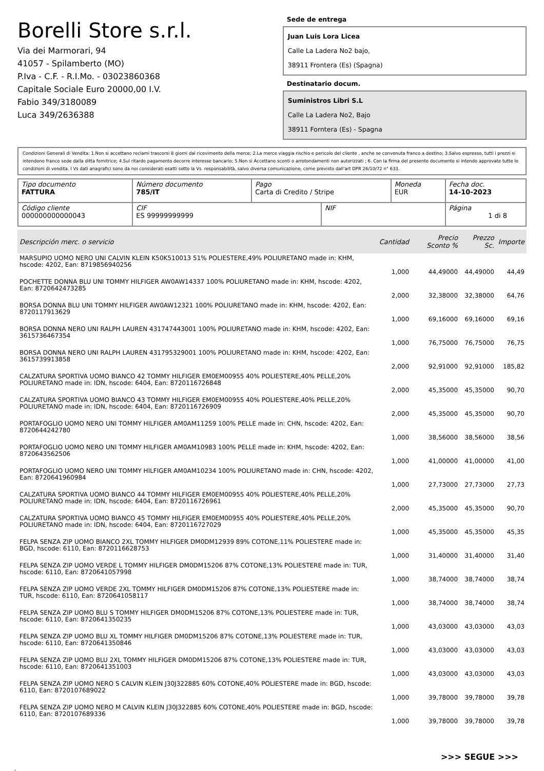Borelli Store s.r.l.
Via dei Marmorari, 94
41057 - Spilamberto (MO)
P.Iva - C.F. - R.I.Mo. - 03023860368
Capitale Sociale Euro 20000,00 I.V.
Fabio 349/3180089
Luca 349/2636388
Sede de entrega
Juan Luis Lora Licea
Calle La Ladera No2 bajo,
38911 Frontera (Es) (Spagna)
Destinatario docum.
Suministros Libri S.L
Calle La Ladera No2, Bajo
38911 Forntera (Es) - Spagna
Condizioni Generali di Vendita: 1.Non si accettano reclami trascorsi 8 giorni dal ricevimento della merce; 2.La merce viaggia rischio e pericolo del cliente , anche se convenuta franco a destino; 3.Salvo espresso, tutti i prezzi si intendono franco sede dalla ditta fornitrice; 4.Sul ritardo pagamento decorre interesse bancario; 5.Non si Accettano sconti o arrotondamenti non autorizzati ; 6. Con la firma del presente documento si intendo approvate tutte le condizioni di vendita. I Vs dati anagrafici sono da noi considerati esatti sotto la Vs. responsabilità, salvo diversa comunicazione, come previsto dall'art DPR 26/10/72 n° 633.
| Tipo documento FATTURA | Número documento 785/IT | Pago Carta di Credito / Stripe | | Moneda EUR | Fecha doc. 14-10-2023 |
| Código cliente 000000000000043 | CIF ES 99999999999 | | NIF | | Página 1 di 8 |
| Descripción merc. o servicio | Cantidad | Precio Sconto % | Prezzo Sc. | Importe |
| --- | --- | --- | --- | --- |
| MARSUPIO UOMO NERO UNI CALVIN KLEIN K50K510013 51% POLIESTERE,49% POLIURETANO made in: KHM, hscode: 4202, Ean: 8719856940256 | 1,000 | 44,49000 | 44,49000 | 44,49 |
| POCHETTE DONNA BLU UNI TOMMY HILFIGER AW0AW14337 100% POLIURETANO made in: KHM, hscode: 4202, Ean: 8720642473285 | 2,000 | 32,38000 | 32,38000 | 64,76 |
| BORSA DONNA BLU UNI TOMMY HILFIGER AW0AW12321 100% POLIURETANO made in: KHM, hscode: 4202, Ean: 8720117913629 | 1,000 | 69,16000 | 69,16000 | 69,16 |
| BORSA DONNA NERO UNI RALPH LAUREN 431747443001 100% POLIURETANO made in: KHM, hscode: 4202, Ean: 3615736467354 | 1,000 | 76,75000 | 76,75000 | 76,75 |
| BORSA DONNA NERO UNI RALPH LAUREN 431795329001 100% POLIURETANO made in: KHM, hscode: 4202, Ean: 3615739913858 | 2,000 | 92,91000 | 92,91000 | 185,82 |
| CALZATURA SPORTIVA UOMO BIANCO 42 TOMMY HILFIGER EM0EM00955 40% POLIESTERE,40% PELLE,20% POLIURETANO made in: IDN, hscode: 6404, Ean: 8720116726848 | 2,000 | 45,35000 | 45,35000 | 90,70 |
| CALZATURA SPORTIVA UOMO BIANCO 43 TOMMY HILFIGER EM0EM00955 40% POLIESTERE,40% PELLE,20% POLIURETANO made in: IDN, hscode: 6404, Ean: 8720116726909 | 2,000 | 45,35000 | 45,35000 | 90,70 |
| PORTAFOGLIO UOMO NERO UNI TOMMY HILFIGER AM0AM11259 100% PELLE made in: CHN, hscode: 4202, Ean: 8720644242780 | 1,000 | 38,56000 | 38,56000 | 38,56 |
| PORTAFOGLIO UOMO NERO UNI TOMMY HILFIGER AM0AM10983 100% PELLE made in: KHM, hscode: 4202, Ean: 8720643562506 | 1,000 | 41,00000 | 41,00000 | 41,00 |
| PORTAFOGLIO UOMO NERO UNI TOMMY HILFIGER AM0AM10234 100% POLIURETANO made in: CHN, hscode: 4202, Ean: 8720641960984 | 1,000 | 27,73000 | 27,73000 | 27,73 |
| CALZATURA SPORTIVA UOMO BIANCO 44 TOMMY HILFIGER EM0EM00955 40% POLIESTERE,40% PELLE,20% POLIURETANO made in: IDN, hscode: 6404, Ean: 8720116726961 | 2,000 | 45,35000 | 45,35000 | 90,70 |
| CALZATURA SPORTIVA UOMO BIANCO 45 TOMMY HILFIGER EM0EM00955 40% POLIESTERE,40% PELLE,20% POLIURETANO made in: IDN, hscode: 6404, Ean: 8720116727029 | 1,000 | 45,35000 | 45,35000 | 45,35 |
| FELPA SENZA ZIP UOMO BIANCO 2XL TOMMY HILFIGER DM0DM12939 89% COTONE,11% POLIESTERE made in: BGD, hscode: 6110, Ean: 8720116628753 | 1,000 | 31,40000 | 31,40000 | 31,40 |
| FELPA SENZA ZIP UOMO VERDE L TOMMY HILFIGER DM0DM15206 87% COTONE,13% POLIESTERE made in: TUR, hscode: 6110, Ean: 8720641057998 | 1,000 | 38,74000 | 38,74000 | 38,74 |
| FELPA SENZA ZIP UOMO VERDE 2XL TOMMY HILFIGER DM0DM15206 87% COTONE,13% POLIESTERE made in: TUR, hscode: 6110, Ean: 8720641058117 | 1,000 | 38,74000 | 38,74000 | 38,74 |
| FELPA SENZA ZIP UOMO BLU S TOMMY HILFIGER DM0DM15206 87% COTONE,13% POLIESTERE made in: TUR, hscode: 6110, Ean: 8720641350235 | 1,000 | 43,03000 | 43,03000 | 43,03 |
| FELPA SENZA ZIP UOMO BLU XL TOMMY HILFIGER DM0DM15206 87% COTONE,13% POLIESTERE made in: TUR, hscode: 6110, Ean: 8720641350846 | 1,000 | 43,03000 | 43,03000 | 43,03 |
| FELPA SENZA ZIP UOMO BLU 2XL TOMMY HILFIGER DM0DM15206 87% COTONE,13% POLIESTERE made in: TUR, hscode: 6110, Ean: 8720641351003 | 1,000 | 43,03000 | 43,03000 | 43,03 |
| FELPA SENZA ZIP UOMO NERO S CALVIN KLEIN J30J322885 60% COTONE,40% POLIESTERE made in: BGD, hscode: 6110, Ean: 8720107689022 | 1,000 | 39,78000 | 39,78000 | 39,78 |
| FELPA SENZA ZIP UOMO NERO M CALVIN KLEIN J30J322885 60% COTONE,40% POLIESTERE made in: BGD, hscode: 6110, Ean: 8720107689336 | 1,000 | 39,78000 | 39,78000 | 39,78 |
>>> SEGUE >>>
-